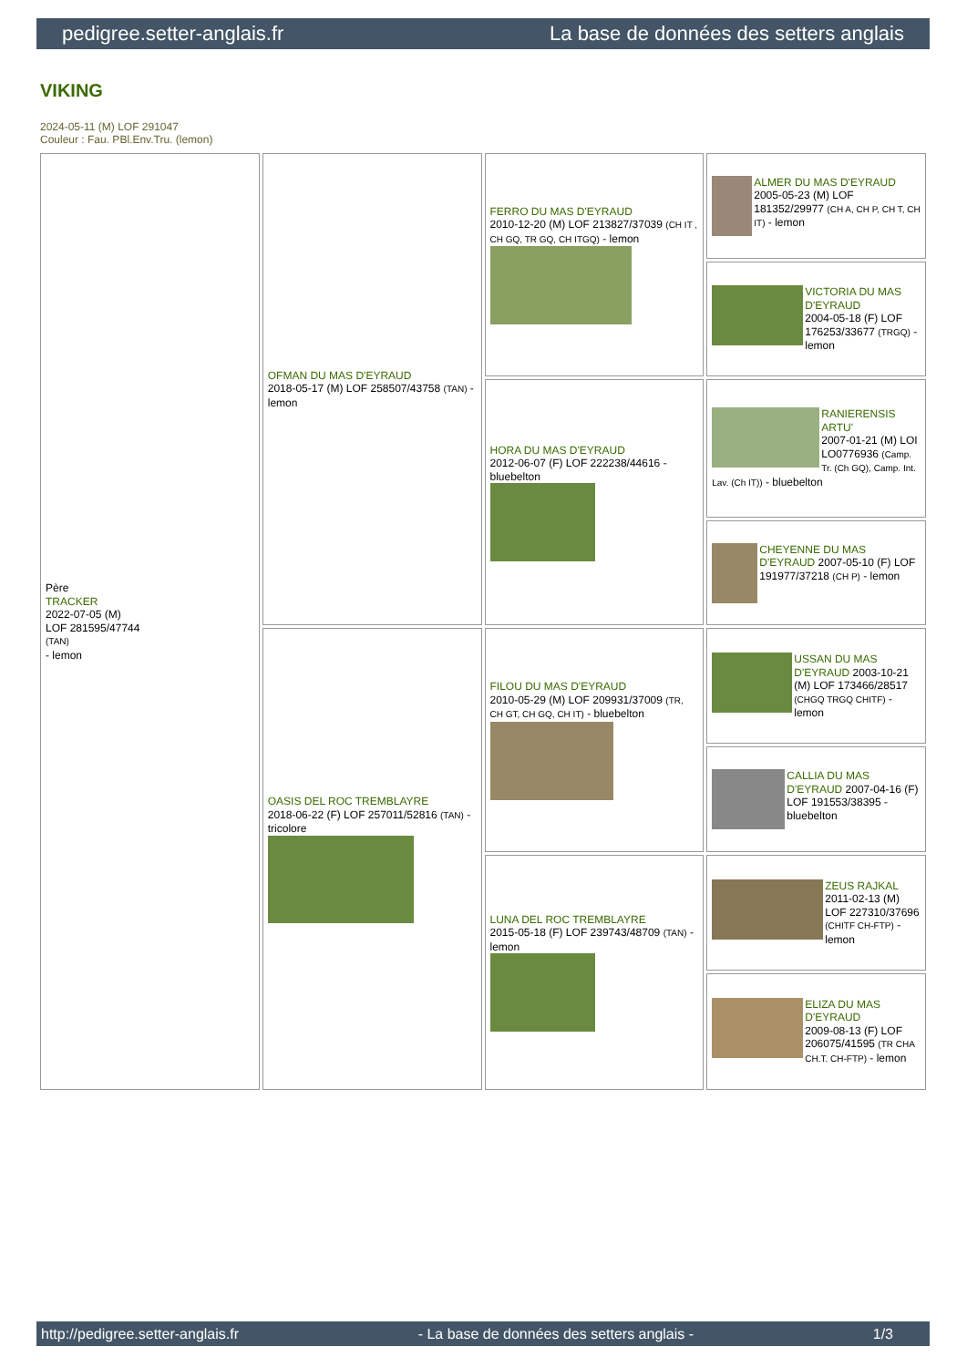pedigree.setter-anglais.fr La base de données des setters anglais
VIKING
2024-05-11 (M) LOF 291047
Couleur : Fau. PBl.Env.Tru. (lemon)
| Père TRACKER 2022-07-05 (M) LOF 281595/47744 (TAN) - lemon | OFMAN DU MAS D'EYRAUD 2018-05-17 (M) LOF 258507/43758 (TAN) - lemon | FERRO DU MAS D'EYRAUD 2010-12-20 (M) LOF 213827/37039 (CH IT , CH GQ, TR GQ, CH ITGQ) - lemon | ALMER DU MAS D'EYRAUD 2005-05-23 (M) LOF 181352/29977 (CH A, CH P, CH T, CH IT) - lemon |
| | | | VICTORIA DU MAS D'EYRAUD 2004-05-18 (F) LOF 176253/33677 (TRGQ) - lemon |
| | | HORA DU MAS D'EYRAUD 2012-06-07 (F) LOF 222238/44616 - bluebelton | RANIERENSIS ARTU' 2007-01-21 (M) LOI LO0776936 (Camp. Tr. (Ch GQ), Camp. Int. Lav. (Ch IT)) - bluebelton |
| | | | CHEYENNE DU MAS D'EYRAUD 2007-05-10 (F) LOF 191977/37218 (CH P) - lemon |
| | OASIS DEL ROC TREMBLAYRE 2018-06-22 (F) LOF 257011/52816 (TAN) - tricolore | FILOU DU MAS D'EYRAUD 2010-05-29 (M) LOF 209931/37009 (TR, CH GT, CH GQ, CH IT) - bluebelton | USSAN DU MAS D'EYRAUD 2003-10-21 (M) LOF 173466/28517 (CHGQ TRGQ CHITF) - lemon |
| | | | CALLIA DU MAS D'EYRAUD 2007-04-16 (F) LOF 191553/38395 - bluebelton |
| | | LUNA DEL ROC TREMBLAYRE 2015-05-18 (F) LOF 239743/48709 (TAN) - lemon | ZEUS RAJKAL 2011-02-13 (M) LOF 227310/37696 (CHITF CH-FTP) - lemon |
| | | | ELIZA DU MAS D'EYRAUD 2009-08-13 (F) LOF 206075/41595 (TR CHA CH.T. CH-FTP) - lemon |
http://pedigree.setter-anglais.fr - La base de données des setters anglais - 1/3